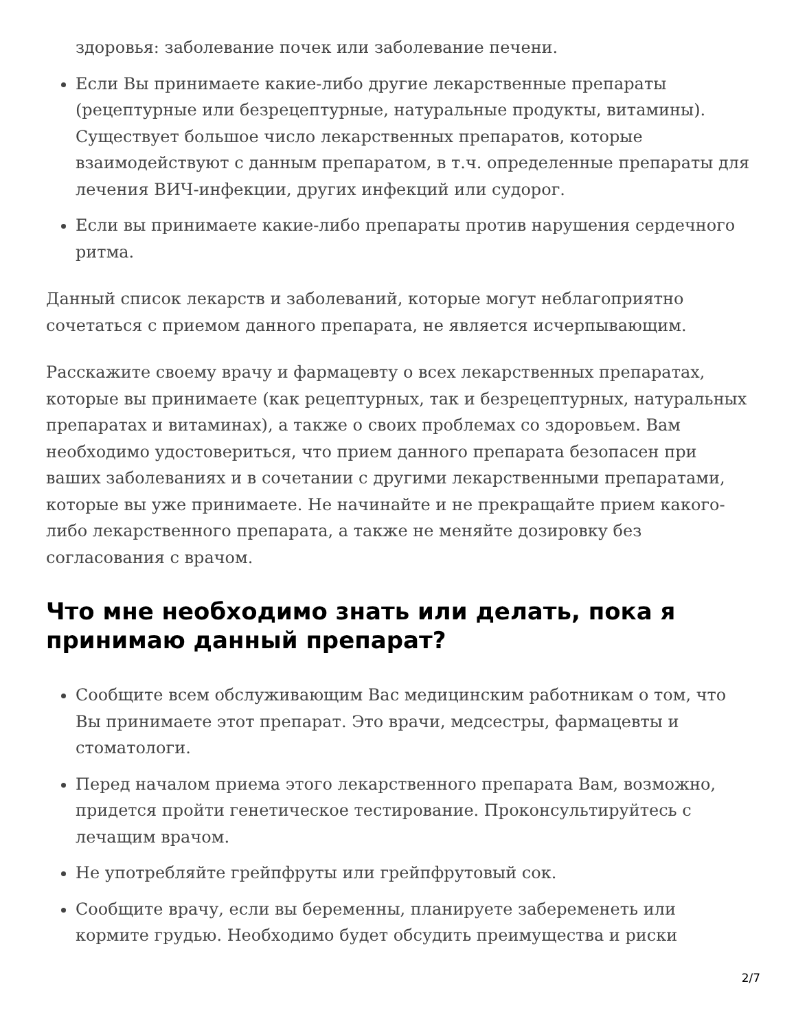здоровья: заболевание почек или заболевание печени.
Если Вы принимаете какие-либо другие лекарственные препараты (рецептурные или безрецептурные, натуральные продукты, витамины). Существует большое число лекарственных препаратов, которые взаимодействуют с данным препаратом, в т.ч. определенные препараты для лечения ВИЧ-инфекции, других инфекций или судорог.
Если вы принимаете какие-либо препараты против нарушения сердечного ритма.
Данный список лекарств и заболеваний, которые могут неблагоприятно сочетаться с приемом данного препарата, не является исчерпывающим.
Расскажите своему врачу и фармацевту о всех лекарственных препаратах, которые вы принимаете (как рецептурных, так и безрецептурных, натуральных препаратах и витаминах), а также о своих проблемах со здоровьем. Вам необходимо удостовериться, что прием данного препарата безопасен при ваших заболеваниях и в сочетании с другими лекарственными препаратами, которые вы уже принимаете. Не начинайте и не прекращайте прием какого-либо лекарственного препарата, а также не меняйте дозировку без согласования с врачом.
Что мне необходимо знать или делать, пока я принимаю данный препарат?
Сообщите всем обслуживающим Вас медицинским работникам о том, что Вы принимаете этот препарат. Это врачи, медсестры, фармацевты и стоматологи.
Перед началом приема этого лекарственного препарата Вам, возможно, придется пройти генетическое тестирование. Проконсультируйтесь с лечащим врачом.
Не употребляйте грейпфруты или грейпфрутовый сок.
Сообщите врачу, если вы беременны, планируете забеременеть или кормите грудью. Необходимо будет обсудить преимущества и риски
2/7